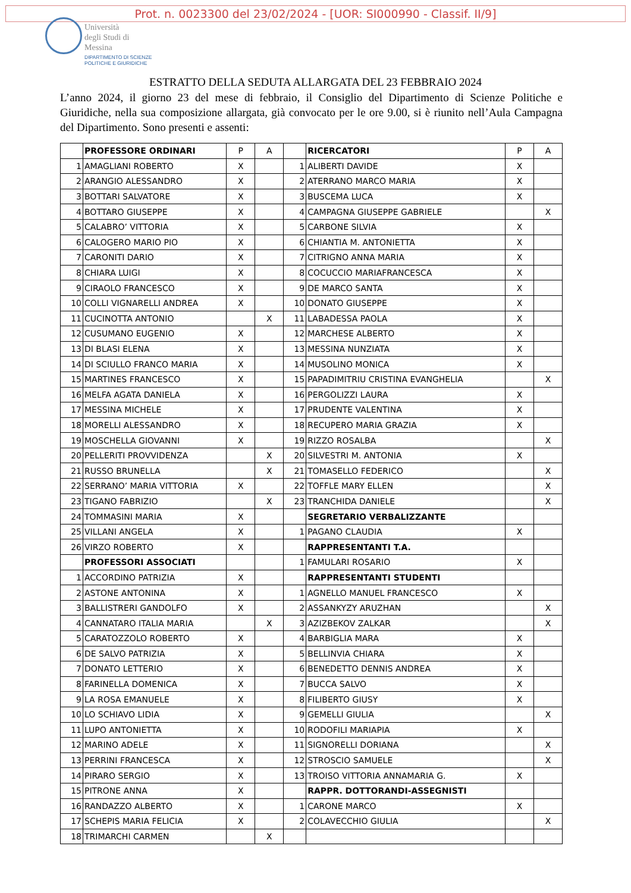Prot. n. 0023300 del 23/02/2024 - [UOR: SI000990 - Classif. II/9]
Università
degli Studi di
Messina
DIPARTIMENTO DI SCIENZE
POLITICHE E GIURIDICHE
ESTRATTO DELLA SEDUTA ALLARGATA DEL 23 FEBBRAIO 2024
L’anno 2024, il giorno 23 del mese di febbraio, il Consiglio del Dipartimento di Scienze Politiche e Giuridiche, nella sua composizione allargata, già convocato per le ore 9.00, si è riunito nell’Aula Campagna del Dipartimento. Sono presenti e assenti:
| | PROFESSORE ORDINARI | P | A | | RICERCATORI | P | A |
| 1 | AMAGLIANI ROBERTO | X | | 1 | ALIBERTI DAVIDE | X | |
| 2 | ARANGIO ALESSANDRO | X | | 2 | ATERRANO MARCO MARIA | X | |
| 3 | BOTTARI SALVATORE | X | | 3 | BUSCEMA LUCA | X | |
| 4 | BOTTARO GIUSEPPE | X | | 4 | CAMPAGNA GIUSEPPE GABRIELE | | X |
| 5 | CALABRO’ VITTORIA | X | | 5 | CARBONE SILVIA | X | |
| 6 | CALOGERO MARIO PIO | X | | 6 | CHIANTIA M. ANTONIETTA | X | |
| 7 | CARONITI DARIO | X | | 7 | CITRIGNO ANNA MARIA | X | |
| 8 | CHIARA LUIGI | X | | 8 | COCUCCIO MARIAFRANCESCA | X | |
| 9 | CIRAOLO FRANCESCO | X | | 9 | DE MARCO SANTA | X | |
| 10 | COLLI VIGNARELLI ANDREA | X | | 10 | DONATO GIUSEPPE | X | |
| 11 | CUCINOTTA ANTONIO | | X | 11 | LABADESSA PAOLA | X | |
| 12 | CUSUMANO EUGENIO | X | | 12 | MARCHESE ALBERTO | X | |
| 13 | DI BLASI ELENA | X | | 13 | MESSINA NUNZIATA | X | |
| 14 | DI SCIULLO FRANCO MARIA | X | | 14 | MUSOLINO MONICA | X | |
| 15 | MARTINES FRANCESCO | X | | 15 | PAPADIMITRIU CRISTINA EVANGHELIA | | X |
| 16 | MELFA AGATA DANIELA | X | | 16 | PERGOLIZZI LAURA | X | |
| 17 | MESSINA MICHELE | X | | 17 | PRUDENTE VALENTINA | X | |
| 18 | MORELLI ALESSANDRO | X | | 18 | RECUPERO MARIA GRAZIA | X | |
| 19 | MOSCHELLA GIOVANNI | X | | 19 | RIZZO ROSALBA | | X |
| 20 | PELLERITI PROVVIDENZA | | X | 20 | SILVESTRI M. ANTONIA | X | |
| 21 | RUSSO BRUNELLA | | X | 21 | TOMASELLO FEDERICO | | X |
| 22 | SERRANO’ MARIA VITTORIA | X | | 22 | TOFFLE MARY ELLEN | | X |
| 23 | TIGANO FABRIZIO | | X | 23 | TRANCHIDA DANIELE | | X |
| 24 | TOMMASINI MARIA | X | | | SEGRETARIO VERBALIZZANTE | | |
| 25 | VILLANI ANGELA | X | | 1 | PAGANO CLAUDIA | X | |
| 26 | VIRZO ROBERTO | X | | | RAPPRESENTANTI T.A. | | |
| | PROFESSORI ASSOCIATI | | | 1 | FAMULARI ROSARIO | X | |
| 1 | ACCORDINO PATRIZIA | X | | | RAPPRESENTANTI STUDENTI | | |
| 2 | ASTONE ANTONINA | X | | 1 | AGNELLO MANUEL FRANCESCO | X | |
| 3 | BALLISTRERI GANDOLFO | X | | 2 | ASSANKYZY ARUZHAN | | X |
| 4 | CANNATARO ITALIA MARIA | | X | 3 | AZIZBEKOV ZALKAR | | X |
| 5 | CARATOZZOLO ROBERTO | X | | 4 | BARBIGLIA MARA | X | |
| 6 | DE SALVO PATRIZIA | X | | 5 | BELLINVIA CHIARA | X | |
| 7 | DONATO LETTERIO | X | | 6 | BENEDETTO DENNIS ANDREA | X | |
| 8 | FARINELLA DOMENICA | X | | 7 | BUCCA SALVO | X | |
| 9 | LA ROSA EMANUELE | X | | 8 | FILIBERTO GIUSY | X | |
| 10 | LO SCHIAVO LIDIA | X | | 9 | GEMELLI GIULIA | | X |
| 11 | LUPO ANTONIETTA | X | | 10 | RODOFILI MARIAPIA | X | |
| 12 | MARINO ADELE | X | | 11 | SIGNORELLI DORIANA | | X |
| 13 | PERRINI FRANCESCA | X | | 12 | STROSCIO SAMUELE | | X |
| 14 | PIRARO SERGIO | X | | 13 | TROISO VITTORIA ANNAMARIA G. | X | |
| 15 | PITRONE ANNA | X | | | RAPPR. DOTTORANDI-ASSEGNISTI | | |
| 16 | RANDAZZO ALBERTO | X | | 1 | CARONE MARCO | X | |
| 17 | SCHEPIS MARIA FELICIA | X | | 2 | COLAVECCHIO GIULIA | | X |
| 18 | TRIMARCHI CARMEN | | X | | | | |